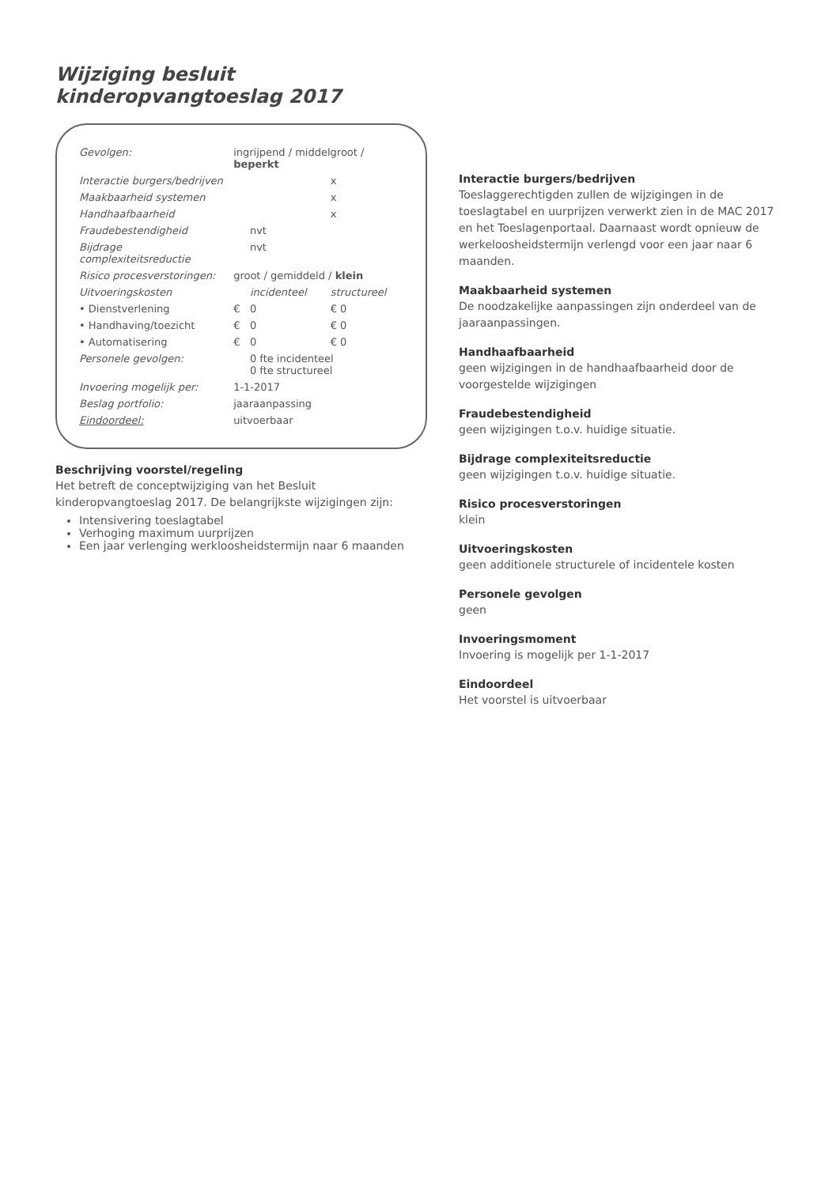Wijziging besluit
kinderopvangtoeslag 2017
| Gevolgen: | ingrijpend / middelgroot / beperkt | | |
| Interactie burgers/bedrijven | | | x |
| Maakbaarheid systemen | | | x |
| Handhaafbaarheid | | | x |
| Fraudebestendigheid | | nvt | |
| Bijdrage complexiteitsreductie | | nvt | |
| Risico procesverstoringen: | groot / gemiddeld / klein | | |
| Uitvoeringskosten | | incidenteel | structureel |
| • Dienstverlening | € | 0 | € 0 |
| • Handhaving/toezicht | € | 0 | € 0 |
| • Automatisering | € | 0 | € 0 |
| Personele gevolgen: | | 0 fte incidenteel 0 fte structureel | |
| Invoering mogelijk per: | 1-1-2017 | | |
| Beslag portfolio: | jaaraanpassing | | |
| Eindoordeel: | uitvoerbaar | | |
Beschrijving voorstel/regeling
Het betreft de conceptwijziging van het Besluit kinderopvangtoeslag 2017. De belangrijkste wijzigingen zijn:
Intensivering toeslagtabel
Verhoging maximum uurprijzen
Een jaar verlenging werkloosheidstermijn naar 6 maanden
Interactie burgers/bedrijven
Toeslaggerechtigden zullen de wijzigingen in de toeslagtabel en uurprijzen verwerkt zien in de MAC 2017 en het Toeslagenportaal. Daarnaast wordt opnieuw de werkeloosheidstermijn verlengd voor een jaar naar 6 maanden.
Maakbaarheid systemen
De noodzakelijke aanpassingen zijn onderdeel van de jaaraanpassingen.
Handhaafbaarheid
geen wijzigingen in de handhaafbaarheid door de voorgestelde wijzigingen
Fraudebestendigheid
geen wijzigingen t.o.v. huidige situatie.
Bijdrage complexiteitsreductie
geen wijzigingen t.o.v. huidige situatie.
Risico procesverstoringen
klein
Uitvoeringskosten
geen additionele structurele of incidentele kosten
Personele gevolgen
geen
Invoeringsmoment
Invoering is mogelijk per 1-1-2017
Eindoordeel
Het voorstel is uitvoerbaar